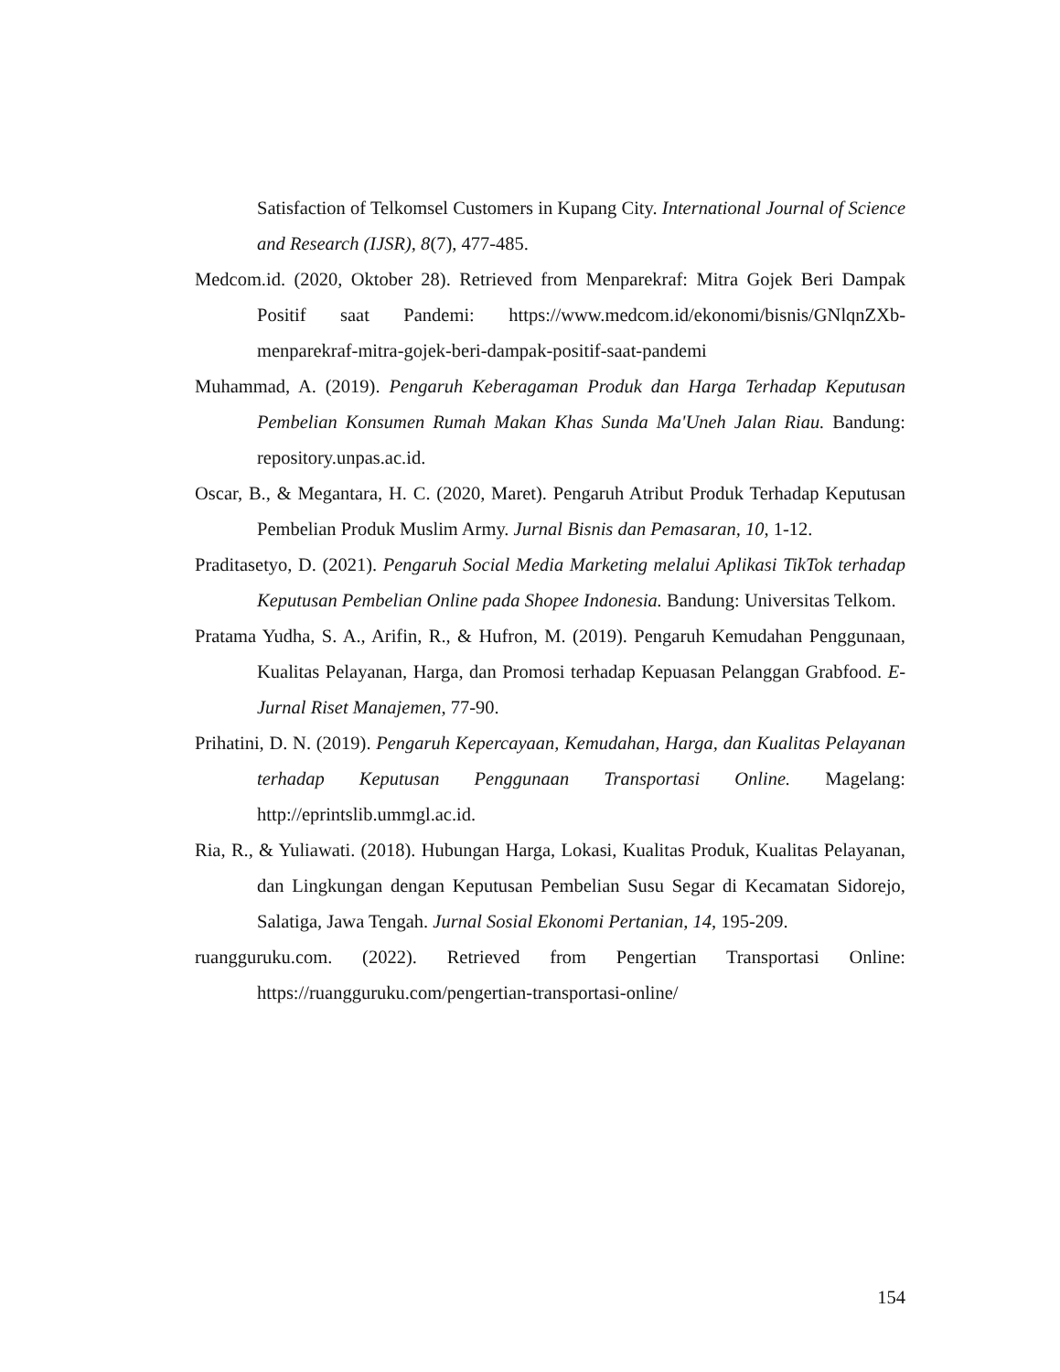Satisfaction of Telkomsel Customers in Kupang City. International Journal of Science and Research (IJSR), 8(7), 477-485.
Medcom.id. (2020, Oktober 28). Retrieved from Menparekraf: Mitra Gojek Beri Dampak Positif saat Pandemi: https://www.medcom.id/ekonomi/bisnis/GNlqnZXb-menparekraf-mitra-gojek-beri-dampak-positif-saat-pandemi
Muhammad, A. (2019). Pengaruh Keberagaman Produk dan Harga Terhadap Keputusan Pembelian Konsumen Rumah Makan Khas Sunda Ma'Uneh Jalan Riau. Bandung: repository.unpas.ac.id.
Oscar, B., & Megantara, H. C. (2020, Maret). Pengaruh Atribut Produk Terhadap Keputusan Pembelian Produk Muslim Army. Jurnal Bisnis dan Pemasaran, 10, 1-12.
Praditasetyo, D. (2021). Pengaruh Social Media Marketing melalui Aplikasi TikTok terhadap Keputusan Pembelian Online pada Shopee Indonesia. Bandung: Universitas Telkom.
Pratama Yudha, S. A., Arifin, R., & Hufron, M. (2019). Pengaruh Kemudahan Penggunaan, Kualitas Pelayanan, Harga, dan Promosi terhadap Kepuasan Pelanggan Grabfood. E-Jurnal Riset Manajemen, 77-90.
Prihatini, D. N. (2019). Pengaruh Kepercayaan, Kemudahan, Harga, dan Kualitas Pelayanan terhadap Keputusan Penggunaan Transportasi Online. Magelang: http://eprintslib.ummgl.ac.id.
Ria, R., & Yuliawati. (2018). Hubungan Harga, Lokasi, Kualitas Produk, Kualitas Pelayanan, dan Lingkungan dengan Keputusan Pembelian Susu Segar di Kecamatan Sidorejo, Salatiga, Jawa Tengah. Jurnal Sosial Ekonomi Pertanian, 14, 195-209.
ruangguruku.com. (2022). Retrieved from Pengertian Transportasi Online: https://ruangguruku.com/pengertian-transportasi-online/
154